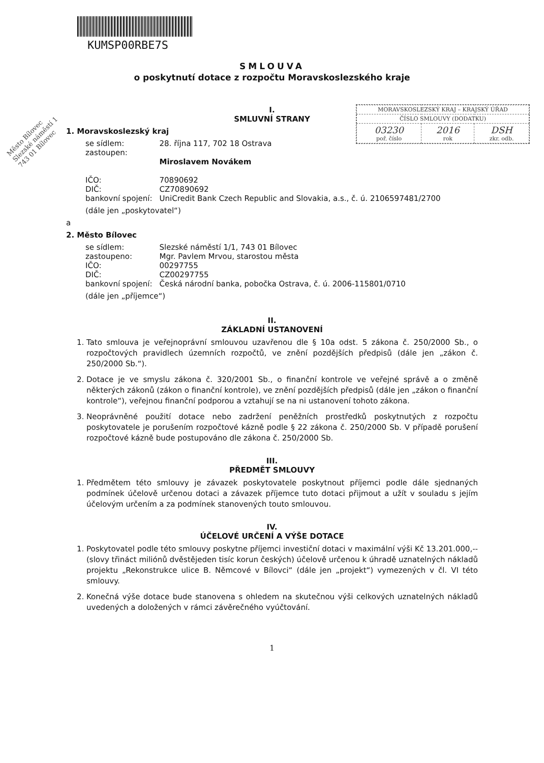KUMSP00RBE7S
Město Bílovec
Slezské náměstí 1
743 01 Bílovec
| MORAVSKOSLEZSKÝ KRAJ – KRAJSKÝ ÚŘAD | | |
| ČÍSLO SMLOUVY (DODATKU) | | |
| 03230 poř. číslo | 2016 rok | DSH zkr. odb. |
SMLOUVA
o poskytnutí dotace z rozpočtu Moravskoslezského kraje
I.
SMLUVNÍ STRANY
1. Moravskoslezský kraj
| se sídlem: | 28. října 117, 702 18 Ostrava |
| zastoupen: | Miroslavem Novákem |
| IČO: | 70890692 |
| DIČ: | CZ70890692 |
| bankovní spojení: | UniCredit Bank Czech Republic and Slovakia, a.s., č. ú. 2106597481/2700 |
(dále jen „poskytovatel“)
a
2. Město Bílovec
| se sídlem: | Slezské náměstí 1/1, 743 01 Bílovec |
| zastoupeno: | Mgr. Pavlem Mrvou, starostou města |
| IČO: | 00297755 |
| DIČ: | CZ00297755 |
| bankovní spojení: | Česká národní banka, pobočka Ostrava, č. ú. 2006-115801/0710 |
(dále jen „příjemce“)
II.
ZÁKLADNÍ USTANOVENÍ
1. Tato smlouva je veřejnoprávní smlouvou uzavřenou dle § 10a odst. 5 zákona č. 250/2000 Sb., o rozpočtových pravidlech územních rozpočtů, ve znění pozdějších předpisů (dále jen „zákon č. 250/2000 Sb.“).
2. Dotace je ve smyslu zákona č. 320/2001 Sb., o finanční kontrole ve veřejné správě a o změně některých zákonů (zákon o finanční kontrole), ve znění pozdějších předpisů (dále jen „zákon o finanční kontrole“), veřejnou finanční podporou a vztahují se na ni ustanovení tohoto zákona.
3. Neoprávněné použití dotace nebo zadržení peněžních prostředků poskytnutých z rozpočtu poskytovatele je porušením rozpočtové kázně podle § 22 zákona č. 250/2000 Sb. V případě porušení rozpočtové kázně bude postupováno dle zákona č. 250/2000 Sb.
III.
PŘEDMĚT SMLOUVY
1. Předmětem této smlouvy je závazek poskytovatele poskytnout příjemci podle dále sjednaných podmínek účelově určenou dotaci a závazek příjemce tuto dotaci přijmout a užít v souladu s jejím účelovým určením a za podmínek stanovených touto smlouvou.
IV.
ÚČELOVÉ URČENÍ A VÝŠE DOTACE
1. Poskytovatel podle této smlouvy poskytne příjemci investiční dotaci v maximální výši Kč 13.201.000,-- (slovy třináct miliónů dvěstějeden tisíc korun českých) účelově určenou k úhradě uznatelných nákladů projektu „Rekonstrukce ulice B. Němcové v Bílovci“ (dále jen „projekt“) vymezených v čl. VI této smlouvy.
2. Konečná výše dotace bude stanovena s ohledem na skutečnou výši celkových uznatelných nákladů uvedených a doložených v rámci závěrečného vyúčtování.
1